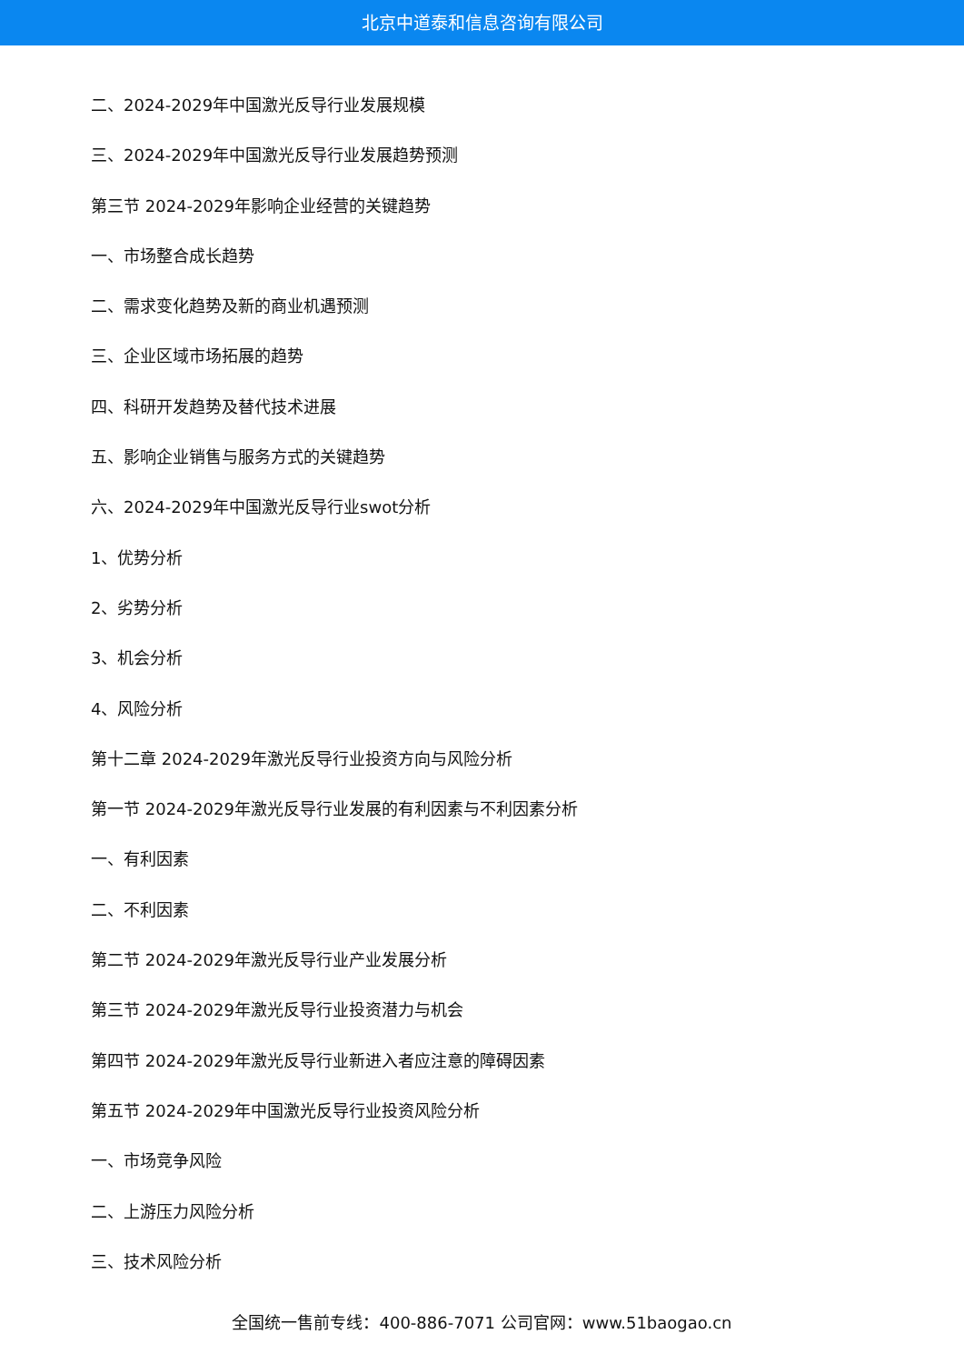北京中道泰和信息咨询有限公司
二、2024-2029年中国激光反导行业发展规模
三、2024-2029年中国激光反导行业发展趋势预测
第三节 2024-2029年影响企业经营的关键趋势
一、市场整合成长趋势
二、需求变化趋势及新的商业机遇预测
三、企业区域市场拓展的趋势
四、科研开发趋势及替代技术进展
五、影响企业销售与服务方式的关键趋势
六、2024-2029年中国激光反导行业swot分析
1、优势分析
2、劣势分析
3、机会分析
4、风险分析
第十二章 2024-2029年激光反导行业投资方向与风险分析
第一节 2024-2029年激光反导行业发展的有利因素与不利因素分析
一、有利因素
二、不利因素
第二节 2024-2029年激光反导行业产业发展分析
第三节 2024-2029年激光反导行业投资潜力与机会
第四节 2024-2029年激光反导行业新进入者应注意的障碍因素
第五节 2024-2029年中国激光反导行业投资风险分析
一、市场竞争风险
二、上游压力风险分析
三、技术风险分析
全国统一售前专线：400-886-7071 公司官网：www.51baogao.cn